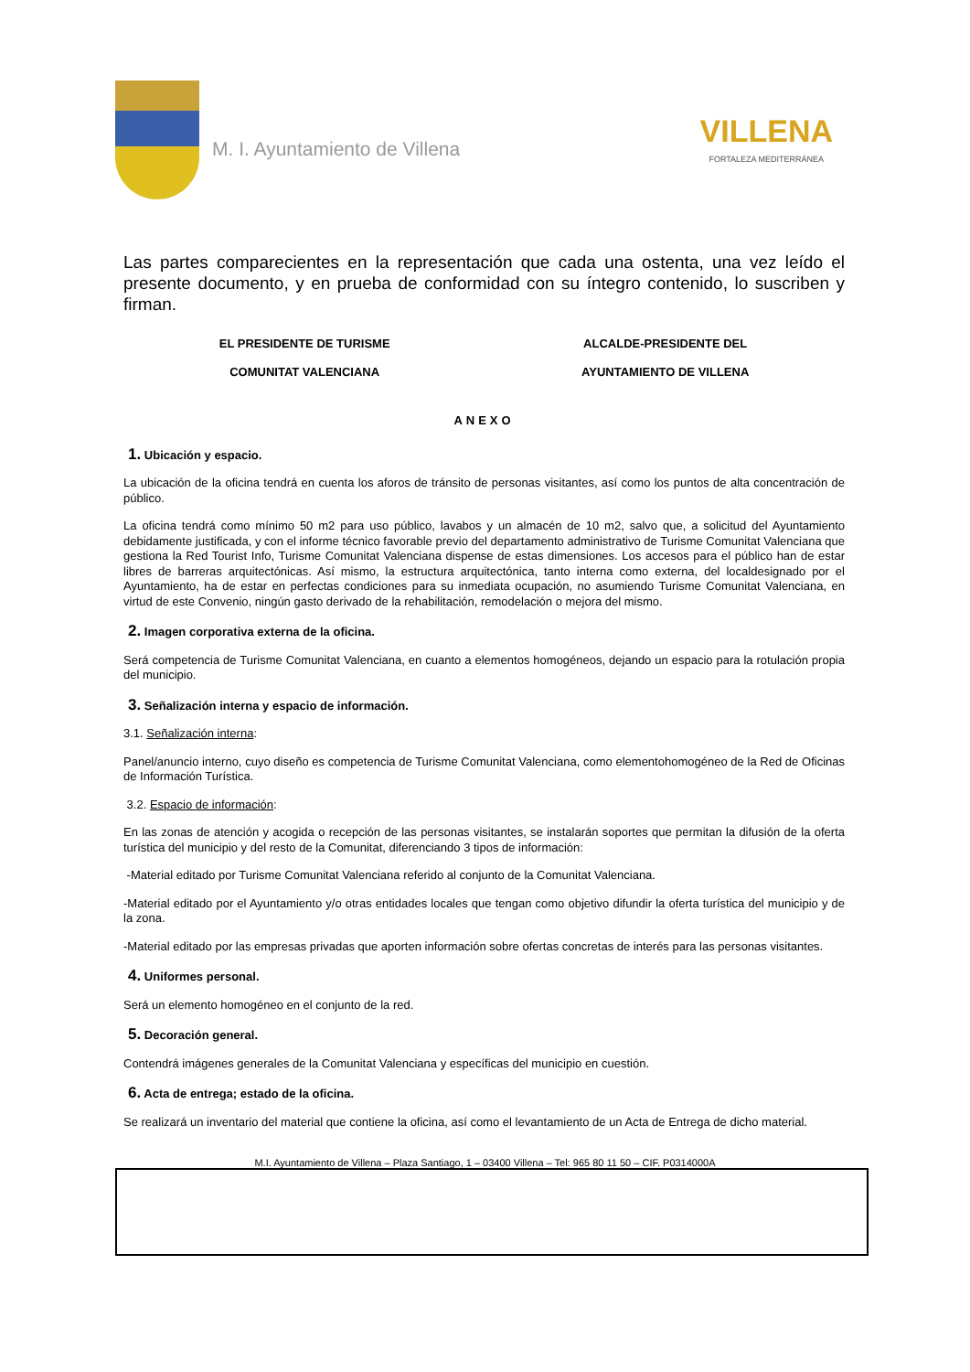M. I. Ayuntamiento de Villena
VILLENA
FORTALEZA MEDITERRÁNEA
Las partes comparecientes en la representación que cada una ostenta, una vez leído el presente documento, y en prueba de conformidad con su íntegro contenido, lo suscriben y firman.
EL PRESIDENTE DE TURISME
COMUNITAT VALENCIANA
ALCALDE-PRESIDENTE DEL
AYUNTAMIENTO DE VILLENA
ANEXO
1. Ubicación y espacio.
La ubicación de la oficina tendrá en cuenta los aforos de tránsito de personas visitantes, así como los puntos de alta concentración de público.
La oficina tendrá como mínimo 50 m2 para uso público, lavabos y un almacén de 10 m2, salvo que, a solicitud del Ayuntamiento debidamente justificada, y con el informe técnico favorable previo del departamento administrativo de Turisme Comunitat Valenciana que gestiona la Red Tourist Info, Turisme Comunitat Valenciana dispense de estas dimensiones. Los accesos para el público han de estar libres de barreras arquitectónicas. Así mismo, la estructura arquitectónica, tanto interna como externa, del localdesignado por el Ayuntamiento, ha de estar en perfectas condiciones para su inmediata ocupación, no asumiendo Turisme Comunitat Valenciana, en virtud de este Convenio, ningún gasto derivado de la rehabilitación, remodelación o mejora del mismo.
2. Imagen corporativa externa de la oficina.
Será competencia de Turisme Comunitat Valenciana, en cuanto a elementos homogéneos, dejando un espacio para la rotulación propia del municipio.
3. Señalización interna y espacio de información.
3.1. Señalización interna:
Panel/anuncio interno, cuyo diseño es competencia de Turisme Comunitat Valenciana, como elementohomogéneo de la Red de Oficinas de Información Turística.
3.2. Espacio de información:
En las zonas de atención y acogida o recepción de las personas visitantes, se instalarán soportes que permitan la difusión de la oferta turística del municipio y del resto de la Comunitat, diferenciando 3 tipos de información:
-Material editado por Turisme Comunitat Valenciana referido al conjunto de la Comunitat Valenciana.
-Material editado por el Ayuntamiento y/o otras entidades locales que tengan como objetivo difundir la oferta turística del municipio y de la zona.
-Material editado por las empresas privadas que aporten información sobre ofertas concretas de interés para las personas visitantes.
4. Uniformes personal.
Será un elemento homogéneo en el conjunto de la red.
5. Decoración general.
Contendrá imágenes generales de la Comunitat Valenciana y específicas del municipio en cuestión.
6. Acta de entrega; estado de la oficina.
Se realizará un inventario del material que contiene la oficina, así como el levantamiento de un Acta de Entrega de dicho material.
M.I. Ayuntamiento de Villena – Plaza Santiago, 1 – 03400 Villena – Tel: 965 80 11 50 – CIF. P0314000A